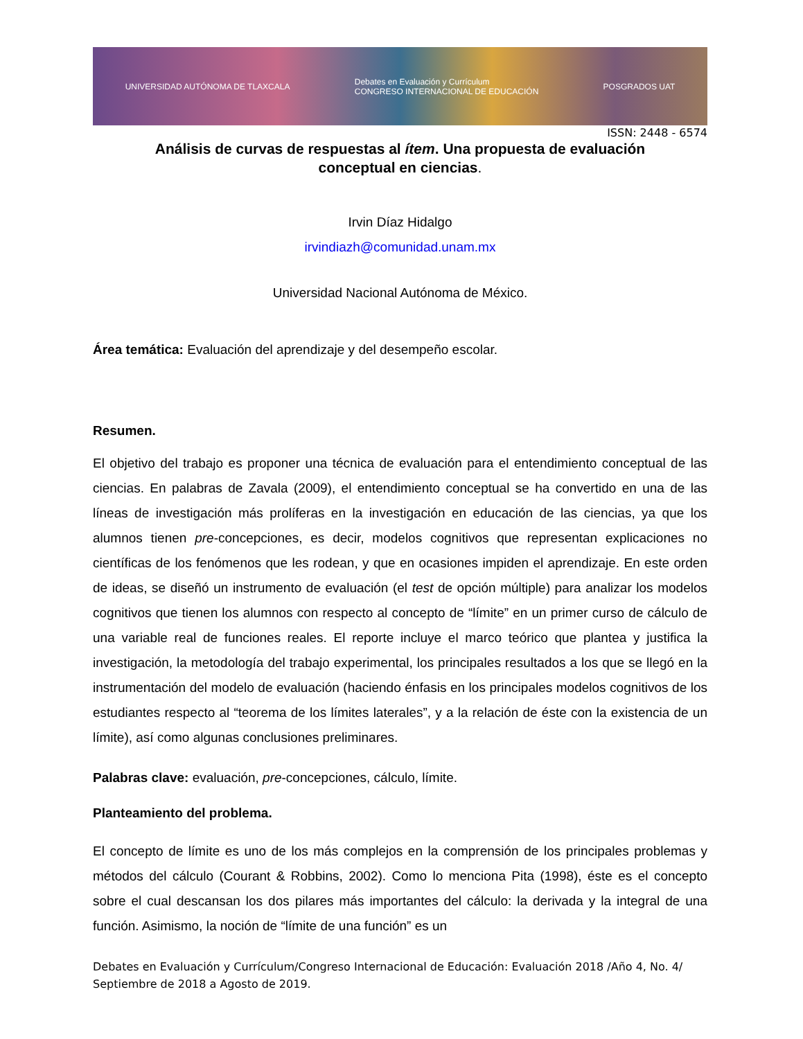UNIVERSIDAD AUTÓNOMA DE TLAXCALA Debates en Evaluación y Currículum
CONGRESO INTERNACIONAL DE EDUCACIÓN POSGRADOS UAT
ISSN: 2448 - 6574
Análisis de curvas de respuestas al ítem. Una propuesta de evaluación conceptual en ciencias.
Irvin Díaz Hidalgo
irvindiazh@comunidad.unam.mx
Universidad Nacional Autónoma de México.
Área temática: Evaluación del aprendizaje y del desempeño escolar.
Resumen.
El objetivo del trabajo es proponer una técnica de evaluación para el entendimiento conceptual de las ciencias. En palabras de Zavala (2009), el entendimiento conceptual se ha convertido en una de las líneas de investigación más prolíferas en la investigación en educación de las ciencias, ya que los alumnos tienen pre-concepciones, es decir, modelos cognitivos que representan explicaciones no científicas de los fenómenos que les rodean, y que en ocasiones impiden el aprendizaje. En este orden de ideas, se diseñó un instrumento de evaluación (el test de opción múltiple) para analizar los modelos cognitivos que tienen los alumnos con respecto al concepto de “límite” en un primer curso de cálculo de una variable real de funciones reales. El reporte incluye el marco teórico que plantea y justifica la investigación, la metodología del trabajo experimental, los principales resultados a los que se llegó en la instrumentación del modelo de evaluación (haciendo énfasis en los principales modelos cognitivos de los estudiantes respecto al “teorema de los límites laterales”, y a la relación de éste con la existencia de un límite), así como algunas conclusiones preliminares.
Palabras clave: evaluación, pre-concepciones, cálculo, límite.
Planteamiento del problema.
El concepto de límite es uno de los más complejos en la comprensión de los principales problemas y métodos del cálculo (Courant & Robbins, 2002). Como lo menciona Pita (1998), éste es el concepto sobre el cual descansan los dos pilares más importantes del cálculo: la derivada y la integral de una función. Asimismo, la noción de “límite de una función” es un
Debates en Evaluación y Currículum/Congreso Internacional de Educación: Evaluación 2018 /Año 4, No. 4/ Septiembre de 2018 a Agosto de 2019.